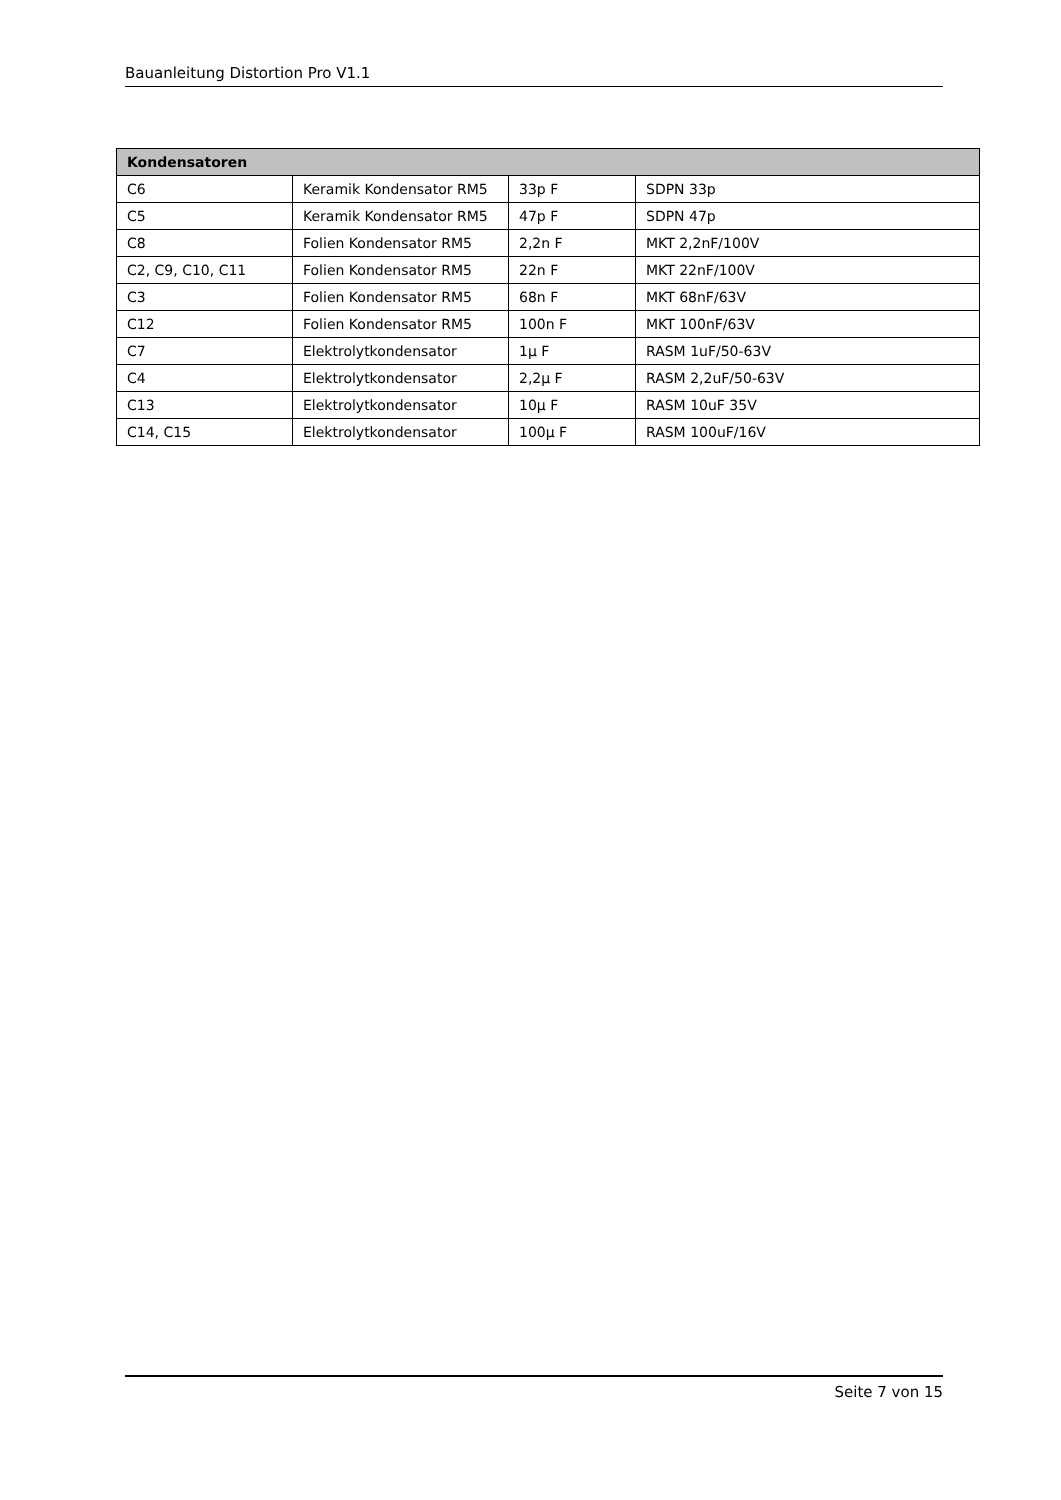Bauanleitung Distortion Pro V1.1
| Kondensatoren | | | |
| --- | --- | --- | --- |
| C6 | Keramik Kondensator RM5 | 33p F | SDPN 33p |
| C5 | Keramik Kondensator RM5 | 47p F | SDPN 47p |
| C8 | Folien Kondensator RM5 | 2,2n F | MKT 2,2nF/100V |
| C2, C9, C10, C11 | Folien Kondensator RM5 | 22n F | MKT 22nF/100V |
| C3 | Folien Kondensator RM5 | 68n F | MKT 68nF/63V |
| C12 | Folien Kondensator RM5 | 100n F | MKT 100nF/63V |
| C7 | Elektrolytkondensator | 1µ F | RASM 1uF/50-63V |
| C4 | Elektrolytkondensator | 2,2µ F | RASM 2,2uF/50-63V |
| C13 | Elektrolytkondensator | 10µ F | RASM 10uF 35V |
| C14, C15 | Elektrolytkondensator | 100µ F | RASM 100uF/16V |
Seite 7 von 15